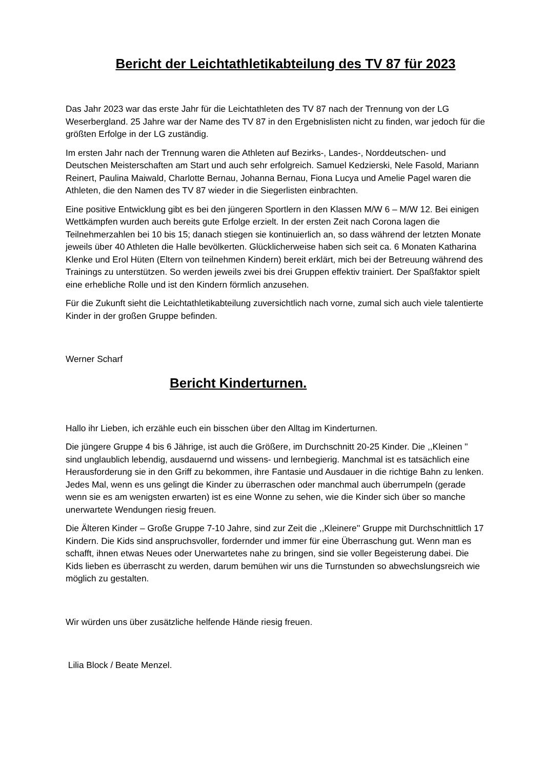Bericht der Leichtathletikabteilung des TV 87 für 2023
Das Jahr 2023 war das erste Jahr für die Leichtathleten des TV 87 nach der Trennung von der LG Weserbergland. 25 Jahre war der Name des TV 87 in den Ergebnislisten nicht zu finden, war jedoch für die größten Erfolge in der LG zuständig.
Im ersten Jahr nach der Trennung waren die Athleten auf Bezirks-, Landes-, Norddeutschen- und Deutschen Meisterschaften am Start und auch sehr erfolgreich. Samuel Kedzierski, Nele Fasold, Mariann Reinert, Paulina Maiwald, Charlotte Bernau, Johanna Bernau, Fiona Lucya und Amelie Pagel waren die Athleten, die den Namen des TV 87 wieder in die Siegerlisten einbrachten.
Eine positive Entwicklung gibt es bei den jüngeren Sportlern in den Klassen M/W 6 – M/W 12. Bei einigen Wettkämpfen wurden auch bereits gute Erfolge erzielt. In der ersten Zeit nach Corona lagen die Teilnehmerzahlen bei 10 bis 15; danach stiegen sie kontinuierlich an, so dass während der letzten Monate jeweils über 40 Athleten die Halle bevölkerten. Glücklicherweise haben sich seit ca. 6 Monaten Katharina Klenke und Erol Hüten (Eltern von teilnehmen Kindern) bereit erklärt, mich bei der Betreuung während des Trainings zu unterstützen. So werden jeweils zwei bis drei Gruppen effektiv trainiert. Der Spaßfaktor spielt eine erhebliche Rolle und ist den Kindern förmlich anzusehen.
Für die Zukunft sieht die Leichtathletikabteilung zuversichtlich nach vorne, zumal sich auch viele talentierte Kinder in der großen Gruppe befinden.
Werner Scharf
Bericht Kinderturnen.
Hallo ihr Lieben, ich erzähle euch ein bisschen über den Alltag im Kinderturnen.
Die jüngere Gruppe 4 bis 6 Jährige, ist auch die Größere, im Durchschnitt 20-25 Kinder. Die ,,Kleinen '' sind unglaublich lebendig, ausdauernd und wissens- und lernbegierig. Manchmal ist es tatsächlich eine Herausforderung sie in den Griff zu bekommen, ihre Fantasie und Ausdauer in die richtige Bahn zu lenken. Jedes Mal, wenn es uns gelingt die Kinder zu überraschen oder manchmal auch überrumpeln (gerade wenn sie es am wenigsten erwarten) ist es eine Wonne zu sehen, wie die Kinder sich über so manche unerwartete Wendungen riesig freuen.
Die Älteren Kinder – Große Gruppe 7-10 Jahre, sind zur Zeit die ,,Kleinere'' Gruppe mit Durchschnittlich 17 Kindern. Die Kids sind anspruchsvoller, fordernder und immer für eine Überraschung gut. Wenn man es schafft, ihnen etwas Neues oder Unerwartetes nahe zu bringen, sind sie voller Begeisterung dabei. Die Kids lieben es überrascht zu werden, darum bemühen wir uns die Turnstunden so abwechslungsreich wie möglich zu gestalten.
Wir würden uns über zusätzliche helfende Hände riesig freuen.
Lilia Block / Beate Menzel.